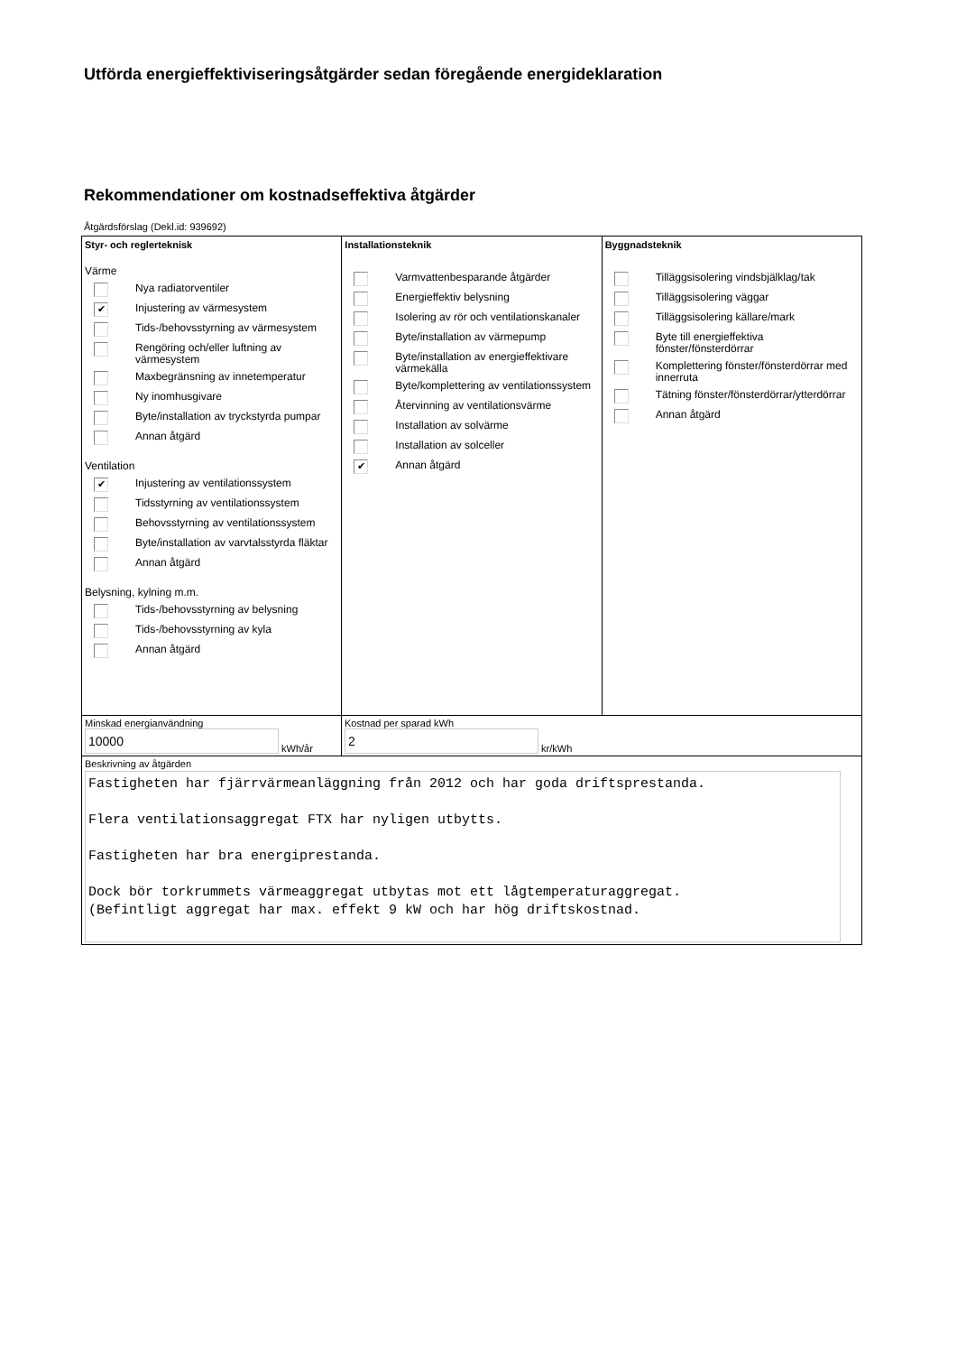Utförda energieffektiviseringsåtgärder sedan föregående energideklaration
Rekommendationer om kostnadseffektiva åtgärder
Åtgärdsförslag (Dekl.id: 939692)
Styr- och reglerteknisk
Värme
Nya radiatorventiler
✔ Injustering av värmesystem
Tids-/behovsstyrning av värmesystem
Rengöring och/eller luftning av värmesystem
Maxbegränsning av innetemperatur
Ny inomhusgivare
Byte/installation av tryckstyrda pumpar
Annan åtgärd
Ventilation
✔ Injustering av ventilationssystem
Tidsstyrning av ventilationssystem
Behovsstyrning av ventilationssystem
Byte/installation av varvtalsstyrda fläktar
Annan åtgärd
Belysning, kylning m.m.
Tids-/behovsstyrning av belysning
Tids-/behovsstyrning av kyla
Annan åtgärd
Installationsteknik
Varmvattenbesparande åtgärder
Energieffektiv belysning
Isolering av rör och ventilationskanaler
Byte/installation av värmepump
Byte/installation av energieffektivare värmekälla
Byte/komplettering av ventilationssystem
Återvinning av ventilationsvärme
Installation av solvärme
Installation av solceller
✔ Annan åtgärd
Byggnadsteknik
Tilläggsisolering vindsbjälklag/tak
Tilläggsisolering väggar
Tilläggsisolering källare/mark
Byte till energieffektiva fönster/fönsterdörrar
Komplettering fönster/fönsterdörrar med innerruta
Tätning fönster/fönsterdörrar/ytterdörrar
Annan åtgärd
Minskad energianvändning
10000 kWh/år
Kostnad per sparad kWh
2 kr/kWh
Beskrivning av åtgärden
Fastigheten har fjärrvärmeanläggning från 2012 och har goda driftsprestanda. Flera ventilationsaggregat FTX har nyligen utbytts. Fastigheten har bra energiprestanda. Dock bör torkrummets värmeaggregat utbytas mot ett lågtemperaturaggregat. (Befintligt aggregat har max. effekt 9 kW och har hög driftskostnad.